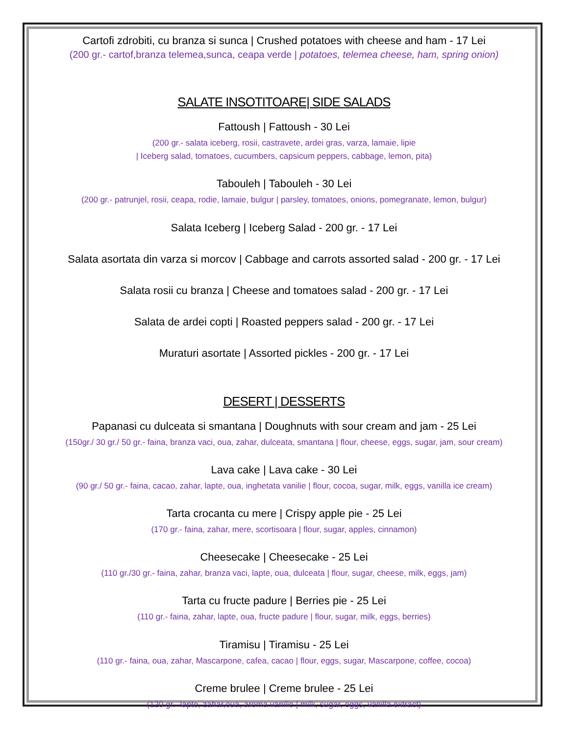Cartofi zdrobiti, cu branza si sunca | Crushed potatoes with cheese and ham - 17 Lei
(200 gr.- cartof,branza telemea,sunca, ceapa verde | potatoes, telemea cheese, ham, spring onion)
SALATE INSOTITOARE| SIDE SALADS
Fattoush | Fattoush - 30 Lei
(200 gr.- salata iceberg, rosii, castravete, ardei gras, varza, lamaie, lipie
| Iceberg salad, tomatoes, cucumbers, capsicum peppers, cabbage, lemon, pita)
Tabouleh | Tabouleh - 30 Lei
(200 gr.- patrunjel, rosii, ceapa, rodie, lamaie, bulgur | parsley, tomatoes, onions, pomegranate, lemon, bulgur)
Salata Iceberg | Iceberg Salad - 200 gr. - 17 Lei
Salata asortata din varza si morcov | Cabbage and carrots assorted salad - 200 gr. - 17 Lei
Salata rosii cu branza | Cheese and tomatoes salad - 200 gr. - 17 Lei
Salata de ardei copti | Roasted peppers salad - 200 gr. - 17 Lei
Muraturi asortate | Assorted pickles - 200 gr. - 17 Lei
DESERT | DESSERTS
Papanasi cu dulceata si smantana | Doughnuts with sour cream and jam - 25 Lei
(150gr./ 30 gr./ 50 gr.- faina, branza vaci, oua, zahar, dulceata, smantana | flour, cheese, eggs, sugar, jam, sour cream)
Lava cake | Lava cake - 30 Lei
(90 gr./ 50 gr.- faina, cacao, zahar, lapte, oua, inghetata vanilie | flour, cocoa, sugar, milk, eggs, vanilla ice cream)
Tarta crocanta cu mere | Crispy apple pie - 25 Lei
(170 gr.- faina, zahar, mere, scortisoara | flour, sugar, apples, cinnamon)
Cheesecake | Cheesecake - 25 Lei
(110 gr./30 gr.- faina, zahar, branza vaci, lapte, oua, dulceata | flour, sugar, cheese, milk, eggs, jam)
Tarta cu fructe padure | Berries pie - 25 Lei
(110 gr.- faina, zahar, lapte, oua, fructe padure | flour, sugar, milk, eggs, berries)
Tiramisu | Tiramisu - 25 Lei
(110 gr.- faina, oua, zahar, Mascarpone, cafea, cacao | flour, eggs, sugar, Mascarpone, coffee, cocoa)
Creme brulee | Creme brulee - 25 Lei
(120 gr.- lapte, zahar,oua, aroma vanilie | milk, sugar, eggs, vanilla extract)